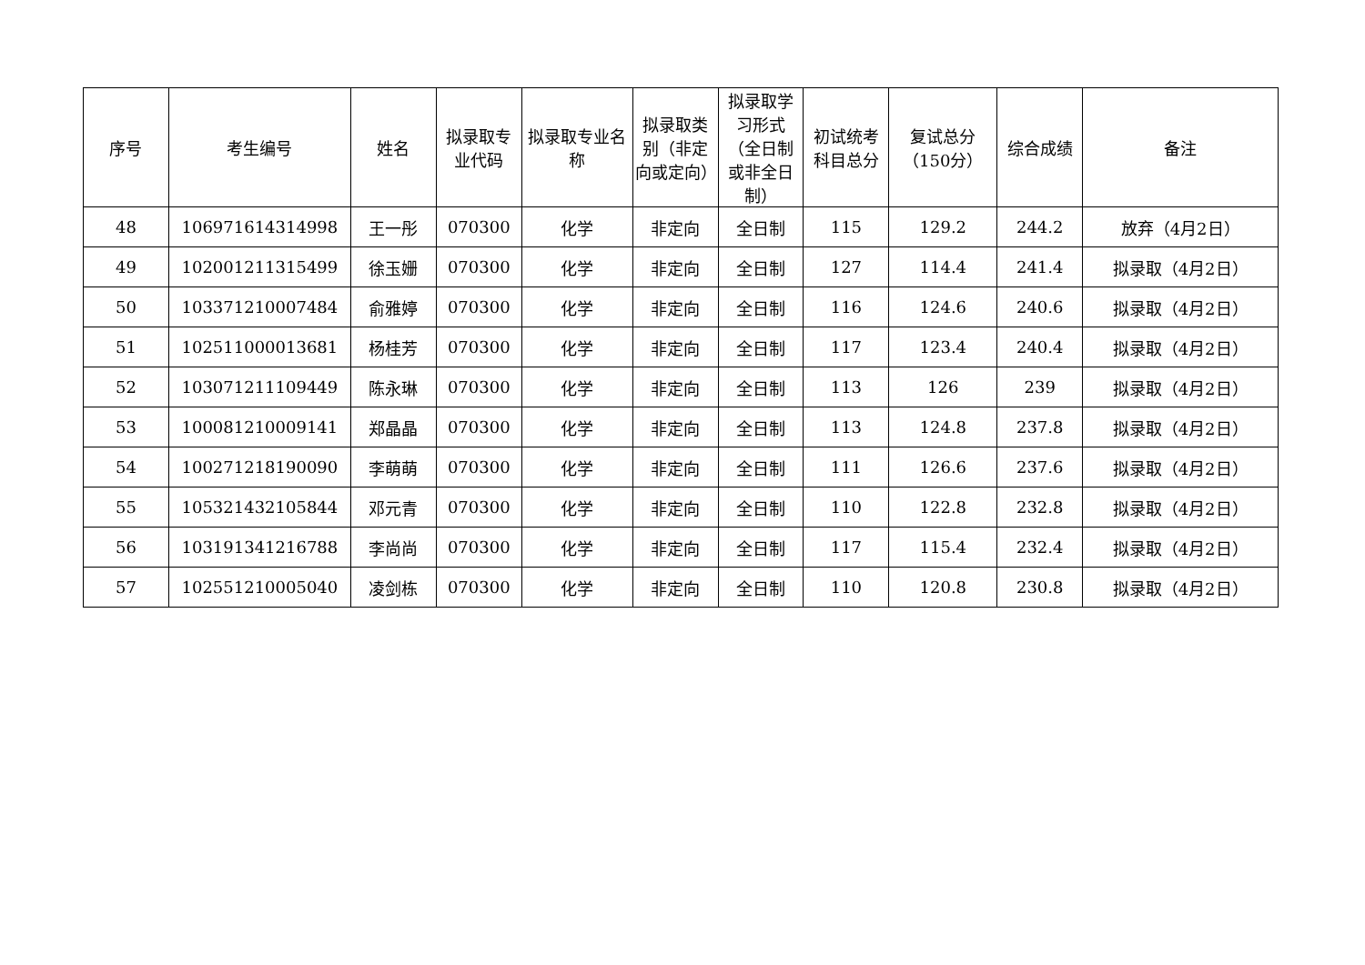| 序号 | 考生编号 | 姓名 | 拟录取专业代码 | 拟录取专业名称 | 拟录取类别（非定向或定向） | 拟录取学习形式（全日制或非全日制） | 初试统考科目总分 | 复试总分（150分） | 综合成绩 | 备注 |
| --- | --- | --- | --- | --- | --- | --- | --- | --- | --- | --- |
| 48 | 106971614314998 | 王一彤 | 070300 | 化学 | 非定向 | 全日制 | 115 | 129.2 | 244.2 | 放弃（4月2日） |
| 49 | 102001211315499 | 徐玉姗 | 070300 | 化学 | 非定向 | 全日制 | 127 | 114.4 | 241.4 | 拟录取（4月2日） |
| 50 | 103371210007484 | 俞雅婷 | 070300 | 化学 | 非定向 | 全日制 | 116 | 124.6 | 240.6 | 拟录取（4月2日） |
| 51 | 102511000013681 | 杨桂芳 | 070300 | 化学 | 非定向 | 全日制 | 117 | 123.4 | 240.4 | 拟录取（4月2日） |
| 52 | 103071211109449 | 陈永琳 | 070300 | 化学 | 非定向 | 全日制 | 113 | 126 | 239 | 拟录取（4月2日） |
| 53 | 100081210009141 | 郑晶晶 | 070300 | 化学 | 非定向 | 全日制 | 113 | 124.8 | 237.8 | 拟录取（4月2日） |
| 54 | 100271218190090 | 李萌萌 | 070300 | 化学 | 非定向 | 全日制 | 111 | 126.6 | 237.6 | 拟录取（4月2日） |
| 55 | 105321432105844 | 邓元青 | 070300 | 化学 | 非定向 | 全日制 | 110 | 122.8 | 232.8 | 拟录取（4月2日） |
| 56 | 103191341216788 | 李尚尚 | 070300 | 化学 | 非定向 | 全日制 | 117 | 115.4 | 232.4 | 拟录取（4月2日） |
| 57 | 102551210005040 | 凌剑栋 | 070300 | 化学 | 非定向 | 全日制 | 110 | 120.8 | 230.8 | 拟录取（4月2日） |